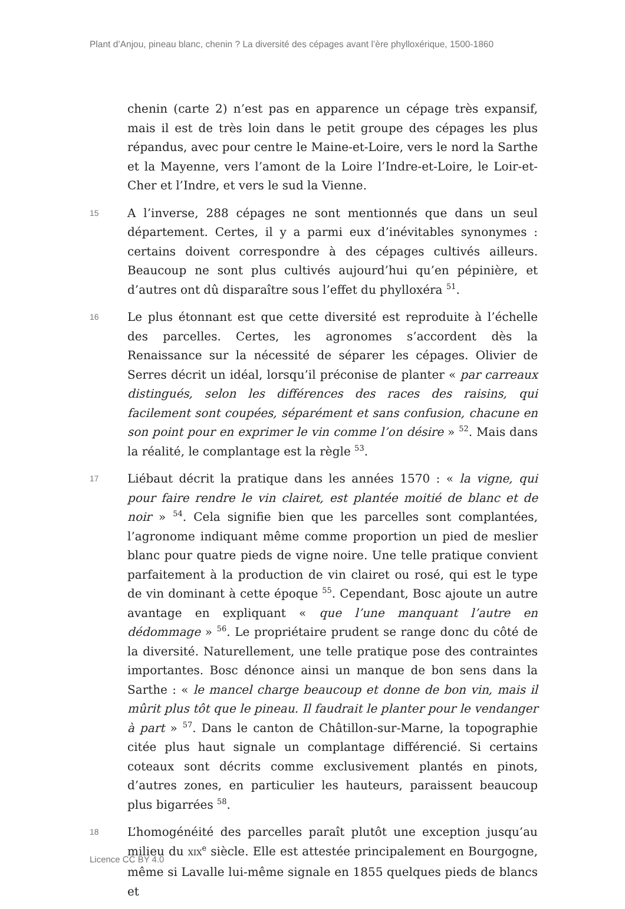Plant d’Anjou, pineau blanc, chenin ? La diversité des cépages avant l’ère phylloxérique, 1500-1860
chenin (carte 2) n’est pas en apparence un cépage très expansif, mais il est de très loin dans le petit groupe des cépages les plus répandus, avec pour centre le Maine-et-Loire, vers le nord la Sarthe et la Mayenne, vers l’amont de la Loire l’Indre-et-Loire, le Loir-et-Cher et l’Indre, et vers le sud la Vienne.
15
A l’inverse, 288 cépages ne sont mentionnés que dans un seul département. Certes, il y a parmi eux d’inévitables synonymes : certains doivent correspondre à des cépages cultivés ailleurs. Beaucoup ne sont plus cultivés aujourd’hui qu’en pépinière, et d’autres ont dû disparaître sous l’effet du phylloxéra <sup>51</sup>.
16
Le plus étonnant est que cette diversité est reproduite à l’échelle des parcelles. Certes, les agronomes s’accordent dès la Renaissance sur la nécessité de séparer les cépages. Olivier de Serres décrit un idéal, lorsqu’il préconise de planter « par carreaux distingués, selon les différences des races des raisins, qui facilement sont coupées, séparément et sans confusion, chacune en son point pour en exprimer le vin comme l’on désire » <sup>52</sup>. Mais dans la réalité, le complantage est la règle <sup>53</sup>.
17
Liébaut décrit la pratique dans les années 1570 : « la vigne, qui pour faire rendre le vin clairet, est plantée moitié de blanc et de noir » <sup>54</sup>. Cela signifie bien que les parcelles sont complantées, l’agronome indiquant même comme proportion un pied de meslier blanc pour quatre pieds de vigne noire. Une telle pratique convient parfaitement à la production de vin clairet ou rosé, qui est le type de vin dominant à cette époque <sup>55</sup>. Cependant, Bosc ajoute un autre avantage en expliquant « que l’une manquant l’autre en dédommage » <sup>56</sup>. Le propriétaire prudent se range donc du côté de la diversité. Naturellement, une telle pratique pose des contraintes importantes. Bosc dénonce ainsi un manque de bon sens dans la Sarthe : « le mancel charge beaucoup et donne de bon vin, mais il mûrit plus tôt que le pineau. Il faudrait le planter pour le vendanger à part » <sup>57</sup>. Dans le canton de Châtillon-sur-Marne, la topographie citée plus haut signale un complantage différencié. Si certains coteaux sont décrits comme exclusivement plantés en pinots, d’autres zones, en particulier les hauteurs, paraissent beaucoup plus bigarrées <sup>58</sup>.
18
L’homogénéité des parcelles paraît plutôt une exception jusqu’au milieu du XIX<sup>e</sup> siècle. Elle est attestée principalement en Bourgogne, même si Lavalle lui-même signale en 1855 quelques pieds de blancs et
Licence CC BY 4.0